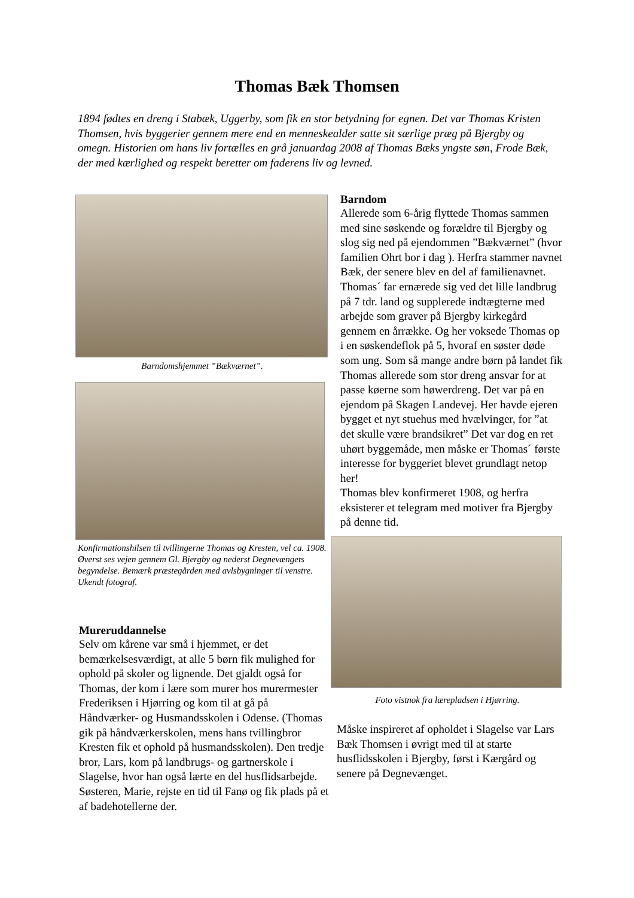Thomas Bæk Thomsen
1894 fødtes en dreng i Stabæk, Uggerby, som fik en stor betydning for egnen. Det var Thomas Kristen Thomsen, hvis byggerier gennem mere end en menneskealder satte sit særlige præg på Bjergby og omegn. Historien om hans liv fortælles en grå januardag 2008 af Thomas Bæks yngste søn, Frode Bæk, der med kærlighed og respekt beretter om faderens liv og levned.
Barndomshjemmet ”Bækværnet”.
Konfirmationshilsen til tvillingerne Thomas og Kresten, vel ca. 1908. Øverst ses vejen gennem Gl. Bjergby og nederst Degnevængets begyndelse. Bemærk præstegården med avlsbygninger til venstre. Ukendt fotograf.
Mureruddannelse
Selv om kårene var små i hjemmet, er det bemærkelsesværdigt, at alle 5 børn fik mulighed for ophold på skoler og lignende. Det gjaldt også for Thomas, der kom i lære som murer hos murermester Frederiksen i Hjørring og kom til at gå på Håndværker- og Husmandsskolen i Odense. (Thomas gik på håndværkerskolen, mens hans tvillingbror Kresten fik et ophold på husmandsskolen). Den tredje bror, Lars, kom på landbrugs- og gartnerskole i Slagelse, hvor han også lærte en del husflidsarbejde. Søsteren, Marie, rejste en tid til Fanø og fik plads på et af badehotellerne der.
Barndom
Allerede som 6-årig flyttede Thomas sammen med sine søskende og forældre til Bjergby og slog sig ned på ejendommen ”Bækværnet” (hvor familien Ohrt bor i dag ). Herfra stammer navnet Bæk, der senere blev en del af familienavnet. Thomas´ far ernærede sig ved det lille landbrug på 7 tdr. land og supplerede indtægterne med arbejde som graver på Bjergby kirkegård gennem en årrække. Og her voksede Thomas op i en søskendeflok på 5, hvoraf en søster døde som ung. Som så mange andre børn på landet fik Thomas allerede som stor dreng ansvar for at passe køerne som høwerdreng. Det var på en ejendom på Skagen Landevej. Her havde ejeren bygget et nyt stuehus med hvælvinger, for ”at det skulle være brandsikret” Det var dog en ret uhørt byggemåde, men måske er Thomas´ første interesse for byggeriet blevet grundlagt netop her!
Thomas blev konfirmeret 1908, og herfra eksisterer et telegram med motiver fra Bjergby på denne tid.
Foto vistnok fra lærepladsen i Hjørring.
Måske inspireret af opholdet i Slagelse var Lars Bæk Thomsen i øvrigt med til at starte husflidsskolen i Bjergby, først i Kærgård og senere på Degnevænget.